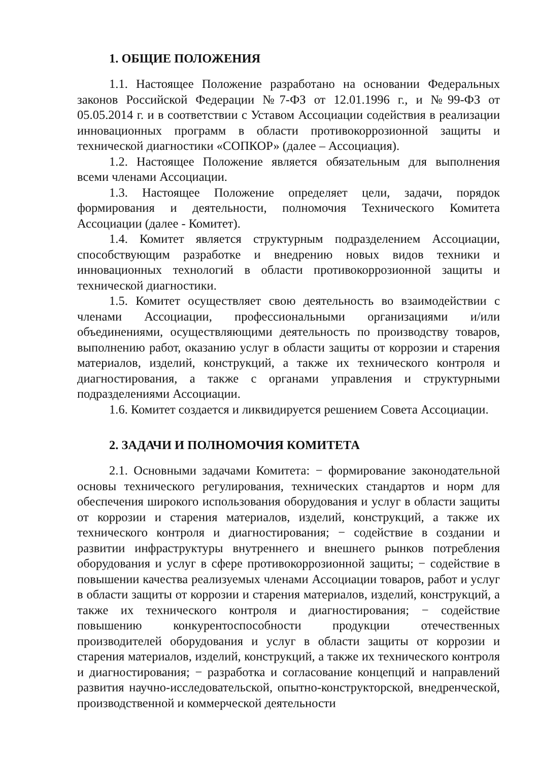1. ОБЩИЕ ПОЛОЖЕНИЯ
1.1. Настоящее Положение разработано на основании Федеральных законов Российской Федерации №7-ФЗ от 12.01.1996 г., и №99-ФЗ от 05.05.2014 г. и в соответствии с Уставом Ассоциации содействия в реализации инновационных программ в области противокоррозионной защиты и технической диагностики «СОПКОР» (далее – Ассоциация).
1.2. Настоящее Положение является обязательным для выполнения всеми членами Ассоциации.
1.3. Настоящее Положение определяет цели, задачи, порядок формирования и деятельности, полномочия Технического Комитета Ассоциации (далее - Комитет).
1.4. Комитет является структурным подразделением Ассоциации, способствующим разработке и внедрению новых видов техники и инновационных технологий в области противокоррозионной защиты и технической диагностики.
1.5. Комитет осуществляет свою деятельность во взаимодействии с членами Ассоциации, профессиональными организациями и/или объединениями, осуществляющими деятельность по производству товаров, выполнению работ, оказанию услуг в области защиты от коррозии и старения материалов, изделий, конструкций, а также их технического контроля и диагностирования, а также с органами управления и структурными подразделениями Ассоциации.
1.6. Комитет создается и ликвидируется решением Совета Ассоциации.
2. ЗАДАЧИ И ПОЛНОМОЧИЯ КОМИТЕТА
2.1. Основными задачами Комитета: − формирование законодательной основы технического регулирования, технических стандартов и норм для обеспечения широкого использования оборудования и услуг в области защиты от коррозии и старения материалов, изделий, конструкций, а также их технического контроля и диагностирования; − содействие в создании и развитии инфраструктуры внутреннего и внешнего рынков потребления оборудования и услуг в сфере противокоррозионной защиты; − содействие в повышении качества реализуемых членами Ассоциации товаров, работ и услуг в области защиты от коррозии и старения материалов, изделий, конструкций, а также их технического контроля и диагностирования; − содействие повышению конкурентоспособности продукции отечественных производителей оборудования и услуг в области защиты от коррозии и старения материалов, изделий, конструкций, а также их технического контроля и диагностирования; − разработка и согласование концепций и направлений развития научно-исследовательской, опытно-конструкторской, внедренческой, производственной и коммерческой деятельности